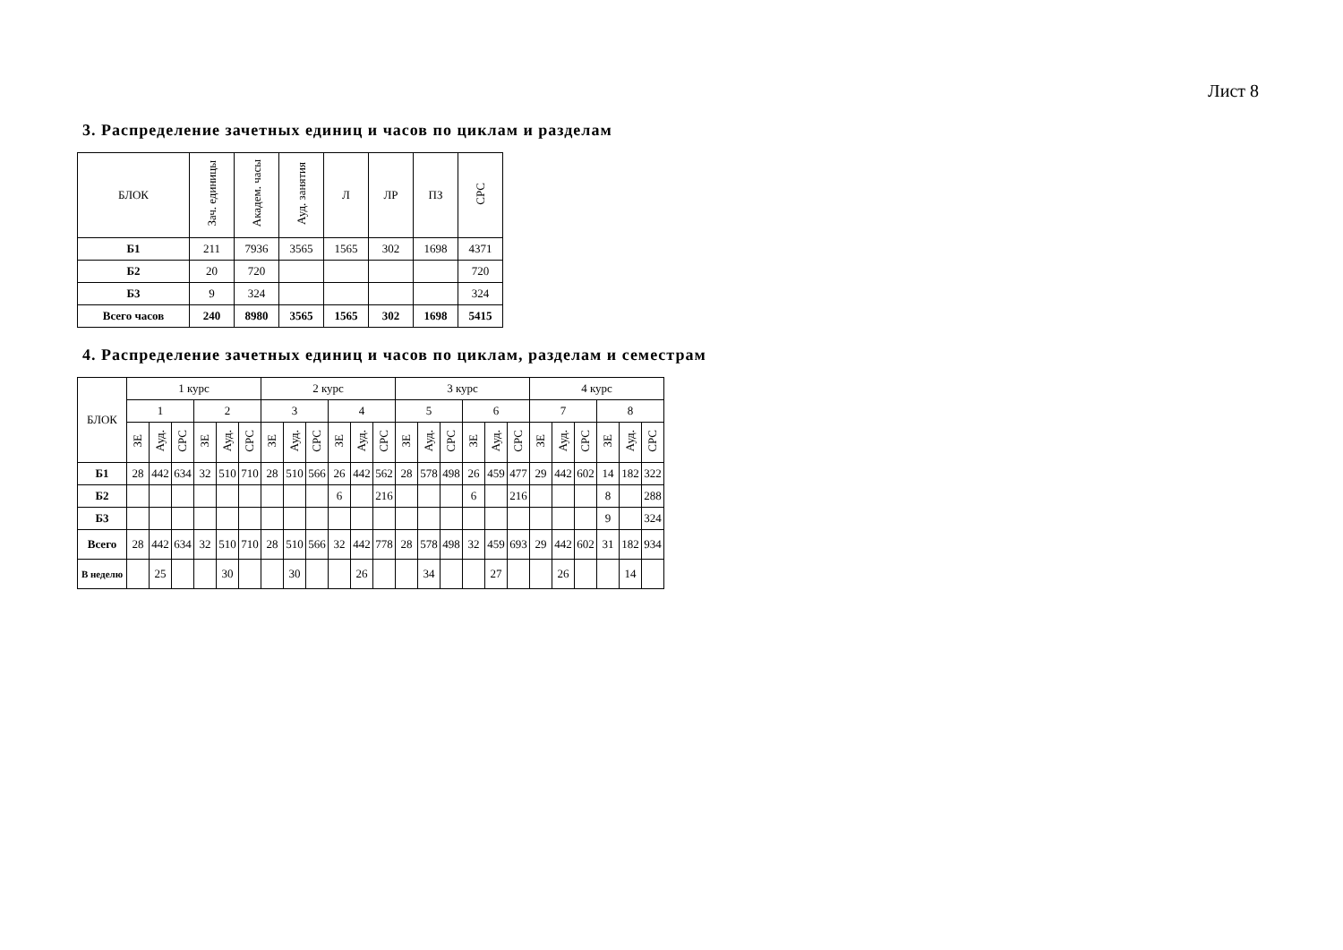Лист 8
3. Распределение зачетных единиц и часов по циклам и разделам
| БЛОК | Зач. единицы | Академ. часы | Ауд. занятия | Л | ЛР | ПЗ | СРС |
| --- | --- | --- | --- | --- | --- | --- | --- |
| Б1 | 211 | 7936 | 3565 | 1565 | 302 | 1698 | 4371 |
| Б2 | 20 | 720 | | | | | 720 |
| Б3 | 9 | 324 | | | | | 324 |
| Всего часов | 240 | 8980 | 3565 | 1565 | 302 | 1698 | 5415 |
4. Распределение зачетных единиц и часов по циклам, разделам и семестрам
| БЛОК | 1 курс | | | | | | 2 курс | | | | | | 3 курс | | | | | | 4 курс | | | | | |
| --- | --- | --- | --- | --- | --- | --- | --- | --- | --- | --- | --- | --- | --- | --- | --- | --- | --- | --- | --- | --- | --- | --- | --- | --- |
| | 1 | | | 2 | | | 3 | | | 4 | | | 5 | | | 6 | | | 7 | | | 8 | | |
| | ЗЕ | Ауд. | СРС | ЗЕ | Ауд. | СРС | ЗЕ | Ауд. | СРС | ЗЕ | Ауд. | СРС | ЗЕ | Ауд. | СРС | ЗЕ | Ауд. | СРС | ЗЕ | Ауд. | СРС | ЗЕ | Ауд. | СРС |
| Б1 | 28 | 442 | 634 | 32 | 510 | 710 | 28 | 510 | 566 | 26 | 442 | 562 | 28 | 578 | 498 | 26 | 459 | 477 | 29 | 442 | 602 | 14 | 182 | 322 |
| Б2 | | | | | | | | | | 6 | | 216 | | | | 6 | | 216 | | | | 8 | | 288 |
| Б3 | | | | | | | | | | | | | | | | | | | | | | 9 | | 324 |
| Всего | 28 | 442 | 634 | 32 | 510 | 710 | 28 | 510 | 566 | 32 | 442 | 778 | 28 | 578 | 498 | 32 | 459 | 693 | 29 | 442 | 602 | 31 | 182 | 934 |
| В неделю | | 25 | | | 30 | | | 30 | | | 26 | | | 34 | | | 27 | | | 26 | | | 14 | |